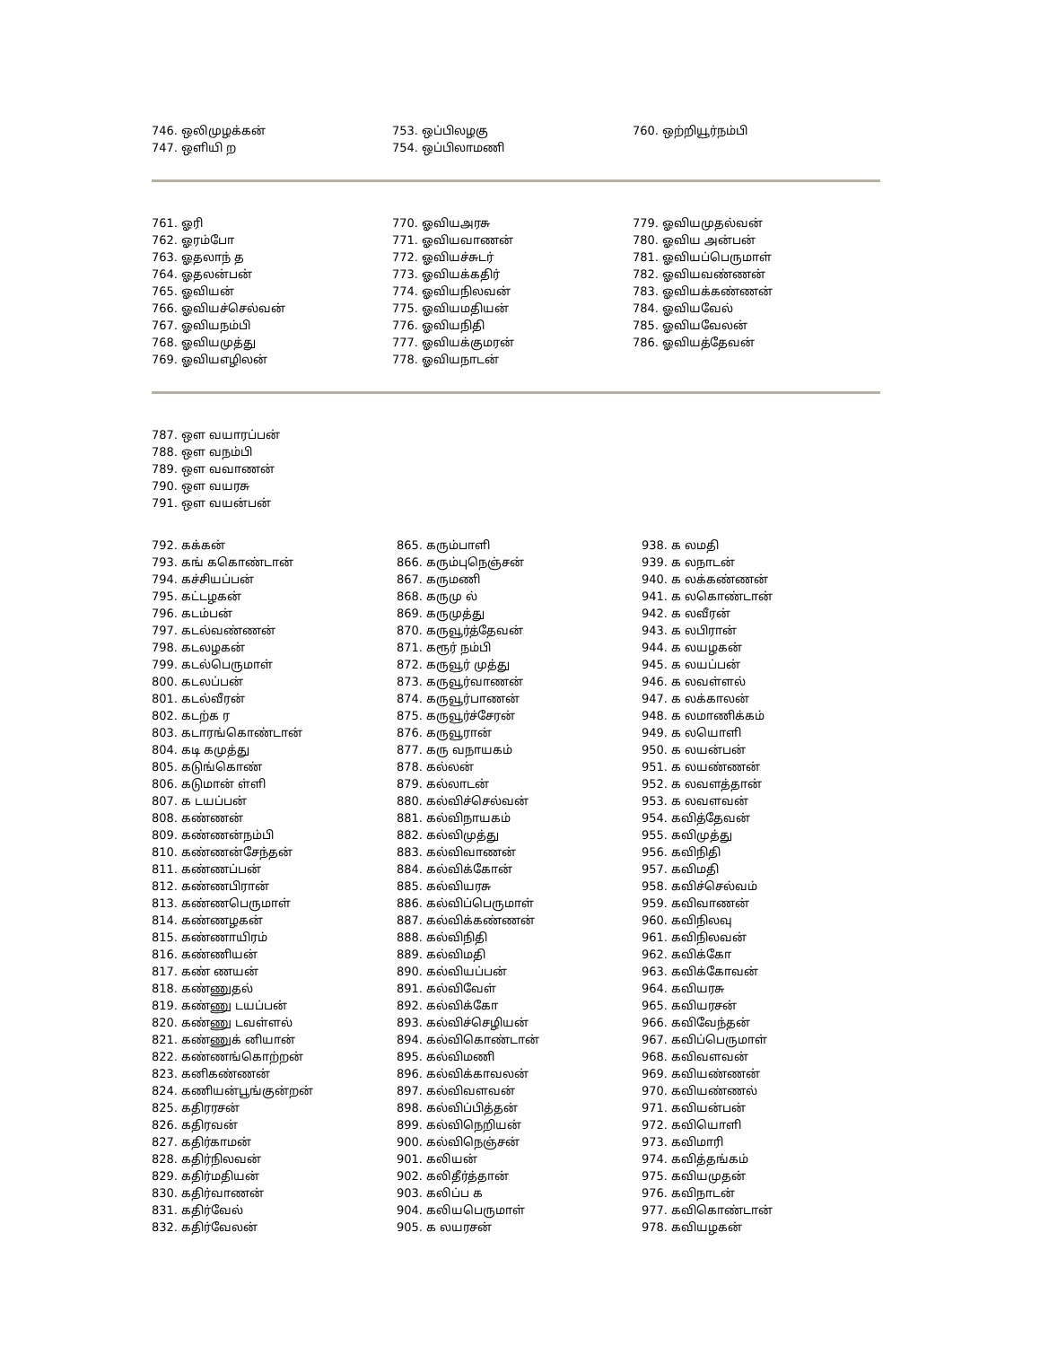746. ஒலிமுழக்கன்
747. ஒளியி ற
753. ஒப்பிலழகு
754. ஒப்பிலாமணி
760. ஒற்றியூர்நம்பி
761. ஓரி
762. ஓரம்போ
763. ஓதலாந் த
764. ஓதலன்பன்
765. ஓவியன்
766. ஓவியச்செல்வன்
767. ஓவியநம்பி
768. ஓவியமுத்து
769. ஓவியஎழிலன்
770. ஓவியஅரசு
771. ஓவியவாணன்
772. ஓவியச்சுடர்
773. ஓவியக்கதிர்
774. ஓவியநிலவன்
775. ஓவியமதியன்
776. ஓவியநிதி
777. ஓவியக்குமரன்
778. ஓவியநாடன்
779. ஓவியமுதல்வன்
780. ஓவிய அன்பன்
781. ஓவியப்பெருமாள்
782. ஓவியவண்ணன்
783. ஓவியக்கண்ணன்
784. ஓவியவேல்
785. ஓவியவேலன்
786. ஓவியத்தேவன்
787. ஒள வயாரப்பன்
788. ஒள வநம்பி
789. ஒள வவாணன்
790. ஒள வயரசு
791. ஒள வயன்பன்
792. கக்கன்
793. கங் ககொண்டான்
794. கச்சியப்பன்
795. கட்டழகன்
796. கடம்பன்
797. கடல்வண்ணன்
798. கடலழகன்
799. கடல்பெருமாள்
800. கடலப்பன்
801. கடல்வீரன்
802. கடற்க ர
803. கடாரங்கொண்டான்
804. கடி கமுத்து
805. கடுங்கொண்
806. கடுமான் ள்ளி
807. க டயப்பன்
808. கண்ணன்
809. கண்ணன்நம்பி
810. கண்ணன்சேந்தன்
811. கண்ணப்பன்
812. கண்ணபிரான்
813. கண்ணபெருமாள்
814. கண்ணழகன்
815. கண்ணாயிரம்
816. கண்ணியன்
817. கண் ணயன்
818. கண்ணுதல்
819. கண்ணு டயப்பன்
820. கண்ணு டவள்ளல்
821. கண்ணுக் னியான்
822. கண்ணங்கொற்றன்
823. கனிகண்ணன்
824. கணியன்பூங்குன்றன்
825. கதிரரசன்
826. கதிரவன்
827. கதிர்காமன்
828. கதிர்நிலவன்
829. கதிர்மதியன்
830. கதிர்வாணன்
831. கதிர்வேல்
832. கதிர்வேலன்
865. கரும்பாளி
866. கரும்புநெஞ்சன்
867. கருமணி
868. கருமு ல்
869. கருமுத்து
870. கருவூர்த்தேவன்
871. கரூர் நம்பி
872. கருவூர் முத்து
873. கருவூர்வாணன்
874. கருவூர்பாணன்
875. கருவூர்ச்சேரன்
876. கருவூரான்
877. கரு வநாயகம்
878. கல்லன்
879. கல்லாடன்
880. கல்விச்செல்வன்
881. கல்விநாயகம்
882. கல்விமுத்து
883. கல்விவாணன்
884. கல்விக்கோன்
885. கல்வியரசு
886. கல்விப்பெருமாள்
887. கல்விக்கண்ணன்
888. கல்விநிதி
889. கல்விமதி
890. கல்வியப்பன்
891. கல்விவேள்
892. கல்விக்கோ
893. கல்விச்செழியன்
894. கல்விகொண்டான்
895. கல்விமணி
896. கல்விக்காவலன்
897. கல்விவளவன்
898. கல்விப்பித்தன்
899. கல்விநெறியன்
900. கல்விநெஞ்சன்
901. கலியன்
902. கலிதீர்த்தான்
903. கலிப்ப க
904. கலியபெருமாள்
905. க லயரசன்
938. க லமதி
939. க லநாடன்
940. க லக்கண்ணன்
941. க லகொண்டான்
942. க லவீரன்
943. க லபிரான்
944. க லயழகன்
945. க லயப்பன்
946. க லவள்ளல்
947. க லக்காலன்
948. க லமாணிக்கம்
949. க லயொளி
950. க லயன்பன்
951. க லயண்ணன்
952. க லவளத்தான்
953. க லவளவன்
954. கவித்தேவன்
955. கவிமுத்து
956. கவிநிதி
957. கவிமதி
958. கவிச்செல்வம்
959. கவிவாணன்
960. கவிநிலவு
961. கவிநிலவன்
962. கவிக்கோ
963. கவிக்கோவன்
964. கவியரசு
965. கவியரசன்
966. கவிவேந்தன்
967. கவிப்பெருமாள்
968. கவிவளவன்
969. கவியண்ணன்
970. கவியண்ணல்
971. கவியன்பன்
972. கவியொளி
973. கவிமாரி
974. கவித்தங்கம்
975. கவியமுதன்
976. கவிநாடன்
977. கவிகொண்டான்
978. கவியழகன்